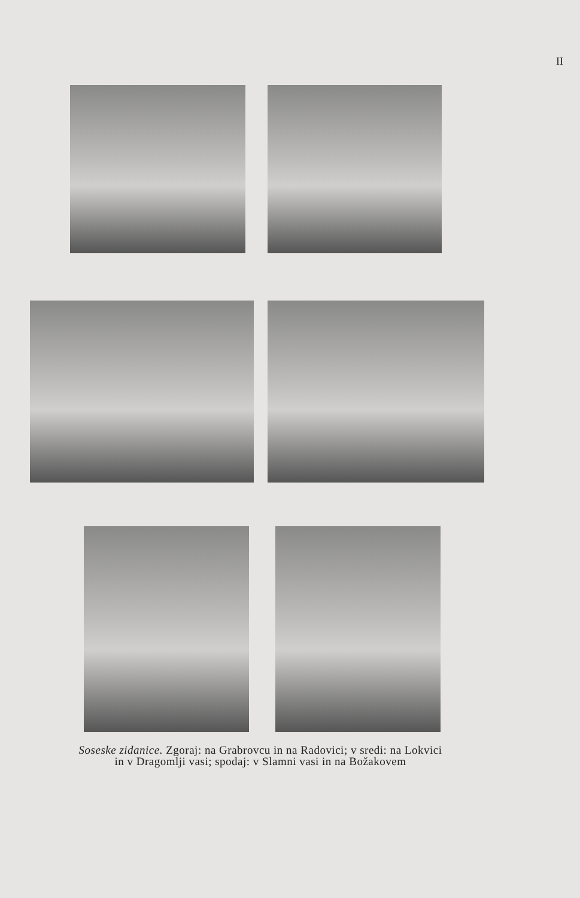II
Soseske zidanice. Zgoraj: na Grabrovcu in na Radovici; v sredi: na Lokvici
in v Dragomlji vasi; spodaj: v Slamni vasi in na Božakovem